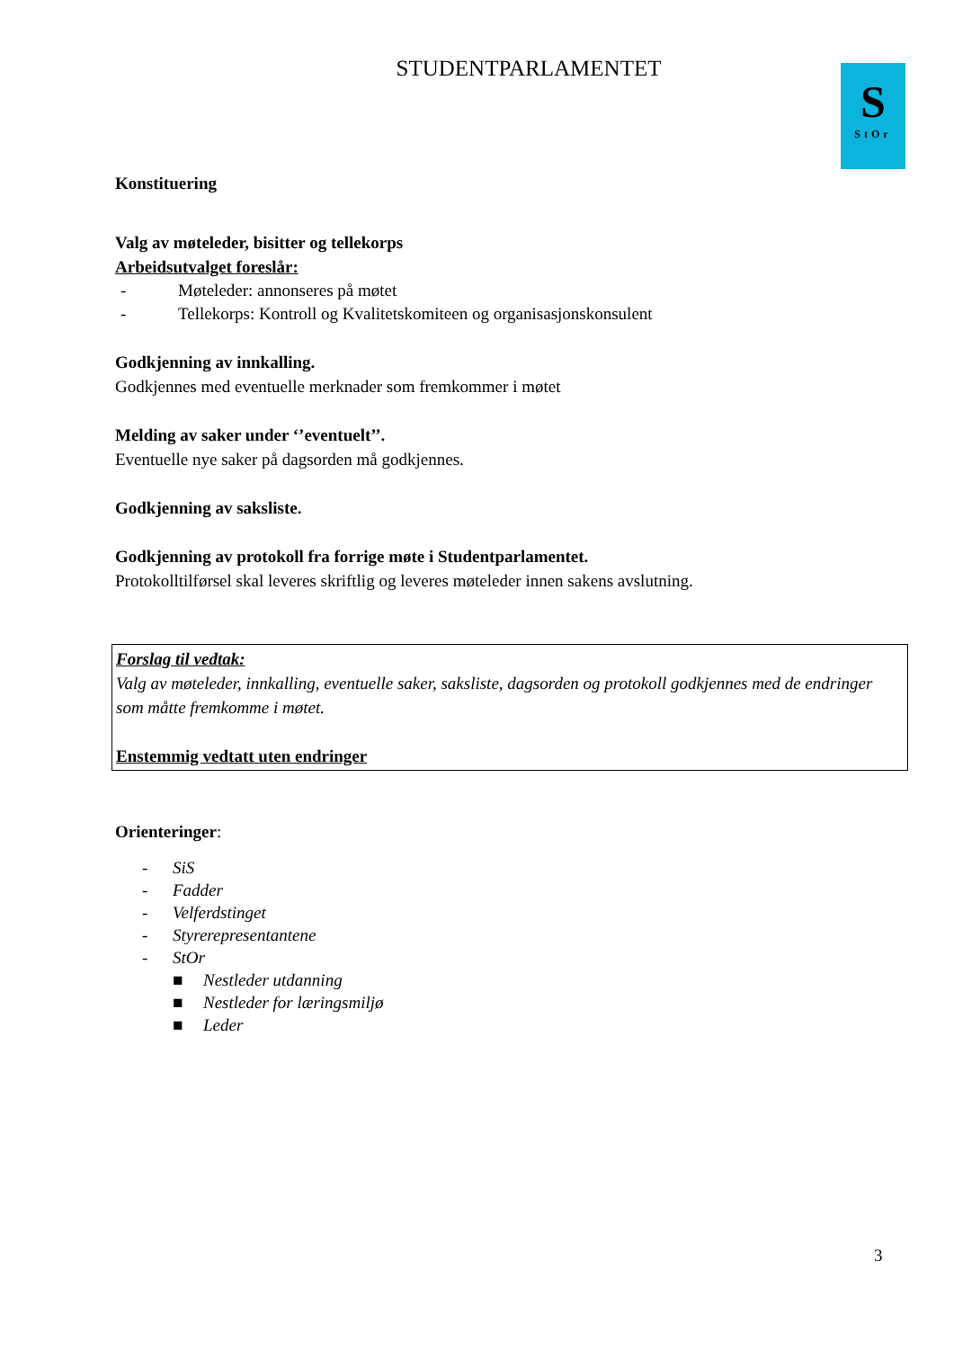S
StOr
STUDENTPARLAMENTET
Konstituering
Valg av møteleder, bisitter og tellekorps
Arbeidsutvalget foreslår:
- Møteleder: annonseres på møtet
- Tellekorps: Kontroll og Kvalitetskomiteen og organisasjonskonsulent
Godkjenning av innkalling.
Godkjennes med eventuelle merknader som fremkommer i møtet
Melding av saker under ‘’eventuelt’’.
Eventuelle nye saker på dagsorden må godkjennes.
Godkjenning av saksliste.
Godkjenning av protokoll fra forrige møte i Studentparlamentet.
Protokolltilførsel skal leveres skriftlig og leveres møteleder innen sakens avslutning.
Forslag til vedtak:
Valg av møteleder, innkalling, eventuelle saker, saksliste, dagsorden og protokoll godkjennes med de endringer som måtte fremkomme i møtet.
Enstemmig vedtatt uten endringer
Orienteringer:
- SiS
- Fadder
- Velferdstinget
- Styrerepresentantene
- StOr
■ Nestleder utdanning
■ Nestleder for læringsmiljø
■ Leder
3